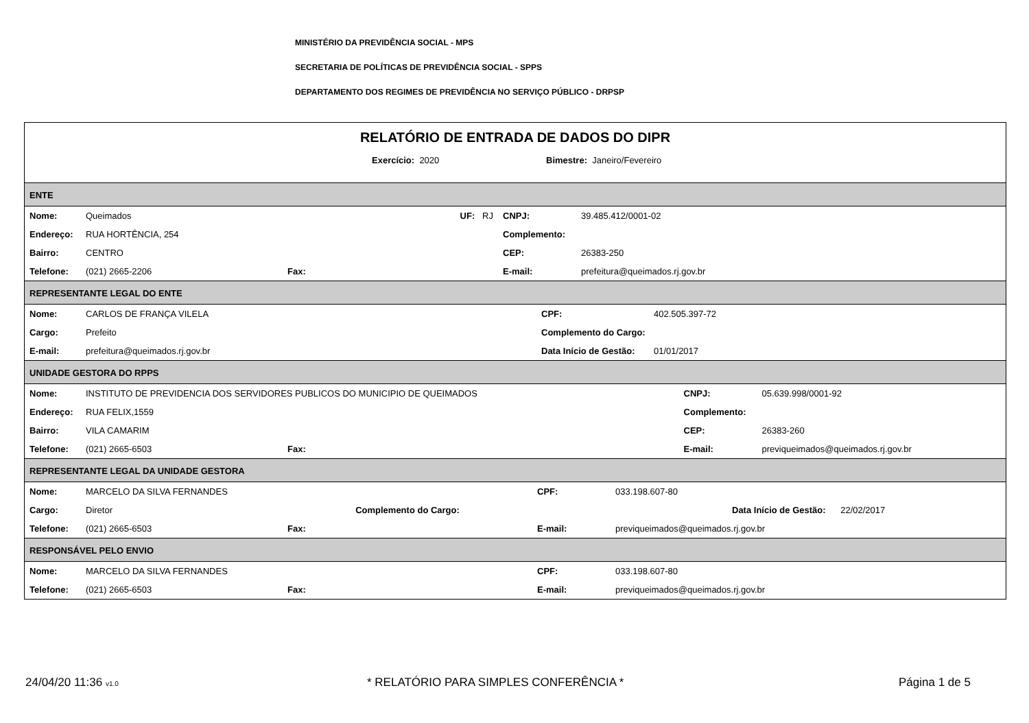MINISTÉRIO DA PREVIDÊNCIA SOCIAL - MPS
SECRETARIA DE POLÍTICAS DE PREVIDÊNCIA SOCIAL - SPPS
DEPARTAMENTO DOS REGIMES DE PREVIDÊNCIA NO SERVIÇO PÚBLICO - DRPSP
RELATÓRIO DE ENTRADA DE DADOS DO DIPR
Exercício: 2020 Bimestre: Janeiro/Fevereiro
ENTE
| Nome: | Queimados | UF: RJ | CNPJ: | 39.485.412/0001-02 |
| Endereço: | RUA HORTÊNCIA, 254 | | Complemento: | |
| Bairro: | CENTRO | | CEP: | 26383-250 |
| Telefone: | (021) 2665-2206 | Fax: | E-mail: | prefeitura@queimados.rj.gov.br |
REPRESENTANTE LEGAL DO ENTE
| Nome: | CARLOS DE FRANÇA VILELA | CPF: | 402.505.397-72 |
| Cargo: | Prefeito | Complemento do Cargo: | |
| E-mail: | prefeitura@queimados.rj.gov.br | Data Início de Gestão: | 01/01/2017 |
UNIDADE GESTORA DO RPPS
| Nome: | INSTITUTO DE PREVIDENCIA DOS SERVIDORES PUBLICOS DO MUNICIPIO DE QUEIMADOS | | CNPJ: | 05.639.998/0001-92 |
| Endereço: | RUA FELIX,1559 | | Complemento: | |
| Bairro: | VILA CAMARIM | | CEP: | 26383-260 |
| Telefone: | (021) 2665-6503 | Fax: | E-mail: | previqueimados@queimados.rj.gov.br |
REPRESENTANTE LEGAL DA UNIDADE GESTORA
| Nome: | MARCELO DA SILVA FERNANDES | | CPF: | 033.198.607-80 |
| Cargo: | Diretor | Complemento do Cargo: | | Data Início de Gestão: 22/02/2017 |
| Telefone: | (021) 2665-6503 | Fax: | E-mail: | previqueimados@queimados.rj.gov.br |
RESPONSÁVEL PELO ENVIO
| Nome: | MARCELO DA SILVA FERNANDES | | CPF: | 033.198.607-80 |
| Telefone: | (021) 2665-6503 | Fax: | E-mail: | previqueimados@queimados.rj.gov.br |
24/04/20 11:36 v1.0
* RELATÓRIO PARA SIMPLES CONFERÊNCIA *
Página 1 de 5